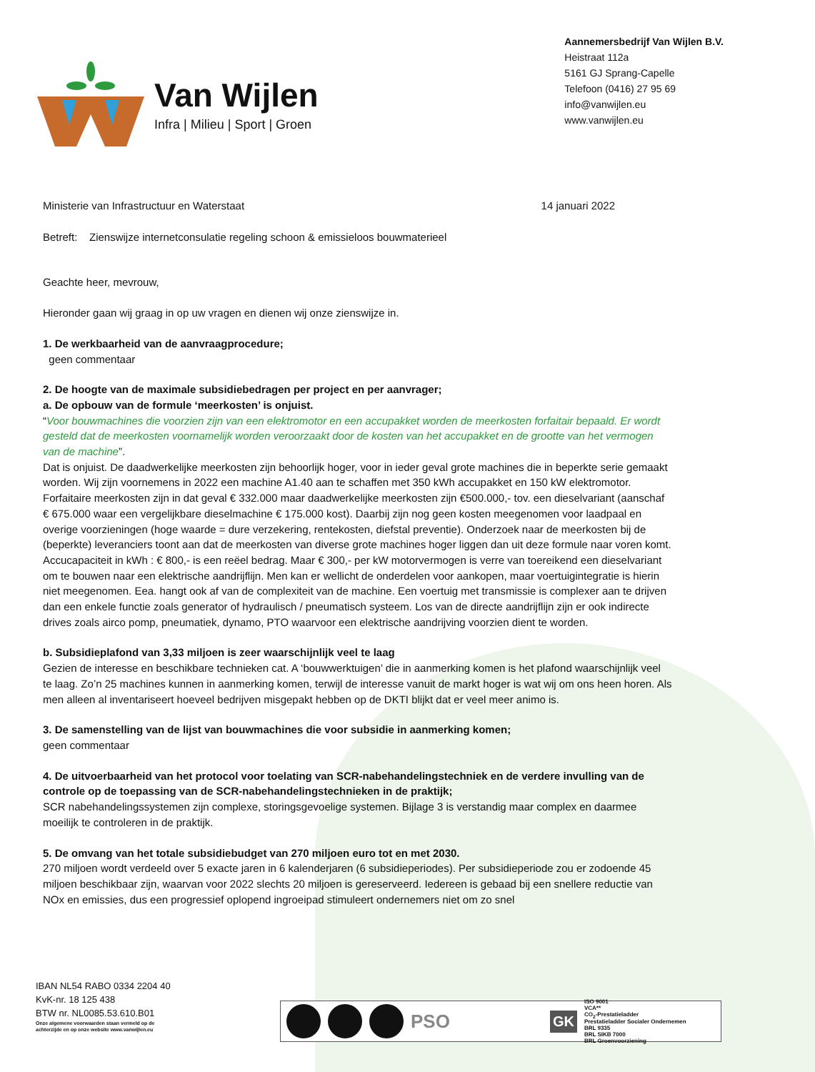Van Wijlen
Infra | Milieu | Sport | Groen
Aannemersbedrijf Van Wijlen B.V.
Heistraat 112a
5161 GJ Sprang-Capelle
Telefoon (0416) 27 95 69
info@vanwijlen.eu
www.vanwijlen.eu
Ministerie van Infrastructuur en Waterstaat 14 januari 2022
Betreft: Zienswijze internetconsulatie regeling schoon & emissieloos bouwmaterieel
Geachte heer, mevrouw,
Hieronder gaan wij graag in op uw vragen en dienen wij onze zienswijze in.
1. De werkbaarheid van de aanvraagprocedure;
geen commentaar
2. De hoogte van de maximale subsidiebedragen per project en per aanvrager;
a. De opbouw van de formule ‘meerkosten’ is onjuist.
“Voor bouwmachines die voorzien zijn van een elektromotor en een accupakket worden de meerkosten forfaitair bepaald. Er wordt gesteld dat de meerkosten voornamelijk worden veroorzaakt door de kosten van het accupakket en de grootte van het vermogen van de machine”.
Dat is onjuist. De daadwerkelijke meerkosten zijn behoorlijk hoger, voor in ieder geval grote machines die in beperkte serie gemaakt worden. Wij zijn voornemens in 2022 een machine A1.40 aan te schaffen met 350 kWh accupakket en 150 kW elektromotor. Forfaitaire meerkosten zijn in dat geval € 332.000 maar daadwerkelijke meerkosten zijn €500.000,- tov. een dieselvariant (aanschaf € 675.000 waar een vergelijkbare dieselmachine € 175.000 kost). Daarbij zijn nog geen kosten meegenomen voor laadpaal en overige voorzieningen (hoge waarde = dure verzekering, rentekosten, diefstal preventie). Onderzoek naar de meerkosten bij de (beperkte) leveranciers toont aan dat de meerkosten van diverse grote machines hoger liggen dan uit deze formule naar voren komt.
Accucapaciteit in kWh : € 800,- is een reëel bedrag. Maar € 300,- per kW motorvermogen is verre van toereikend een dieselvariant om te bouwen naar een elektrische aandrijflijn. Men kan er wellicht de onderdelen voor aankopen, maar voertuigintegratie is hierin niet meegenomen. Eea. hangt ook af van de complexiteit van de machine. Een voertuig met transmissie is complexer aan te drijven dan een enkele functie zoals generator of hydraulisch / pneumatisch systeem. Los van de directe aandrijflijn zijn er ook indirecte drives zoals airco pomp, pneumatiek, dynamo, PTO waarvoor een elektrische aandrijving voorzien dient te worden.
b. Subsidieplafond van 3,33 miljoen is zeer waarschijnlijk veel te laag
Gezien de interesse en beschikbare technieken cat. A ‘bouwwerktuigen’ die in aanmerking komen is het plafond waarschijnlijk veel te laag. Zo’n 25 machines kunnen in aanmerking komen, terwijl de interesse vanuit de markt hoger is wat wij om ons heen horen. Als men alleen al inventariseert hoeveel bedrijven misgepakt hebben op de DKTI blijkt dat er veel meer animo is.
3. De samenstelling van de lijst van bouwmachines die voor subsidie in aanmerking komen;
geen commentaar
4. De uitvoerbaarheid van het protocol voor toelating van SCR-nabehandelingstechniek en de verdere invulling van de controle op de toepassing van de SCR-nabehandelingstechnieken in de praktijk;
SCR nabehandelingssystemen zijn complexe, storingsgevoelige systemen. Bijlage 3 is verstandig maar complex en daarmee moeilijk te controleren in de praktijk.
5. De omvang van het totale subsidiebudget van 270 miljoen euro tot en met 2030.
270 miljoen wordt verdeeld over 5 exacte jaren in 6 kalenderjaren (6 subsidieperiodes). Per subsidieperiode zou er zodoende 45 miljoen beschikbaar zijn, waarvan voor 2022 slechts 20 miljoen is gereserveerd. Iedereen is gebaad bij een snellere reductie van NOx en emissies, dus een progressief oplopend ingroeipad stimuleert ondernemers niet om zo snel
IBAN NL54 RABO 0334 2204 40
KvK-nr. 18 125 438
BTW nr. NL0085.53.610.B01
Onze algemene voorwaarden staan vermeld op de
achterzijde en op onze website www.vanwijlen.eu
PSO GK
ISO 9001
VCA**
CO<sub>2</sub>-Prestatieladder
Prestatieladder Socialer Ondernemen
BRL 9335
BRL SIKB 7000
BRL Groenvoorziening